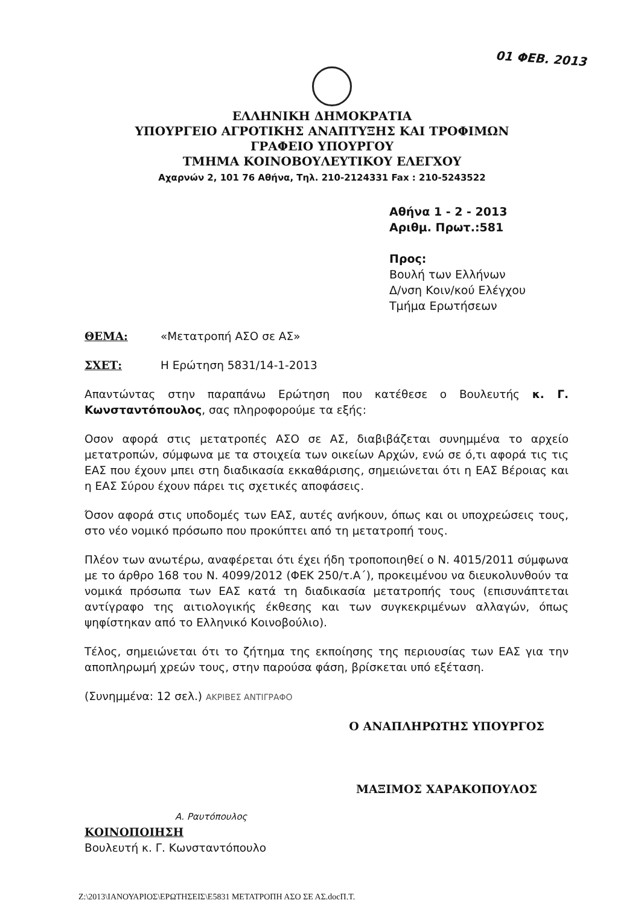01 ΦΕΒ. 2013
ΕΛΛΗΝΙΚΗ ΔΗΜΟΚΡΑΤΙΑ
ΥΠΟΥΡΓΕΙΟ ΑΓΡΟΤΙΚΗΣ ΑΝΑΠΤΥΞΗΣ ΚΑΙ ΤΡΟΦΙΜΩΝ
ΓΡΑΦΕΙΟ ΥΠΟΥΡΓΟΥ
ΤΜΗΜΑ ΚΟΙΝΟΒΟΥΛΕΥΤΙΚΟΥ ΕΛΕΓΧΟΥ
Αχαρνών 2, 101 76 Αθήνα, Τηλ. 210-2124331 Fax : 210-5243522
Αθήνα 1 - 2 - 2013
Αριθμ. Πρωτ.:581
Προς:
Βουλή των Ελλήνων
Δ/νση Κοιν/κού Ελέγχου
Τμήμα Ερωτήσεων
ΘΕΜΑ: «Μετατροπή ΑΣΟ σε ΑΣ»
ΣΧΕΤ: Η Ερώτηση 5831/14-1-2013
Απαντώντας στην παραπάνω Ερώτηση που κατέθεσε ο Βουλευτής κ. Γ. Κωνσταντόπουλος, σας πληροφορούμε τα εξής:
Οσον αφορά στις μετατροπές ΑΣΟ σε ΑΣ, διαβιβάζεται συνημμένα το αρχείο μετατροπών, σύμφωνα με τα στοιχεία των οικείων Αρχών, ενώ σε ό,τι αφορά τις τις ΕΑΣ που έχουν μπει στη διαδικασία εκκαθάρισης, σημειώνεται ότι η ΕΑΣ Βέροιας και η ΕΑΣ Σύρου έχουν πάρει τις σχετικές αποφάσεις.
Όσον αφορά στις υποδομές των ΕΑΣ, αυτές ανήκουν, όπως και οι υποχρεώσεις τους, στο νέο νομικό πρόσωπο που προκύπτει από τη μετατροπή τους.
Πλέον των ανωτέρω, αναφέρεται ότι έχει ήδη τροποποιηθεί ο Ν. 4015/2011 σύμφωνα με το άρθρο 168 του Ν. 4099/2012 (ΦΕΚ 250/τ.Α΄), προκειμένου να διευκολυνθούν τα νομικά πρόσωπα των ΕΑΣ κατά τη διαδικασία μετατροπής τους (επισυνάπτεται αντίγραφο της αιτιολογικής έκθεσης και των συγκεκριμένων αλλαγών, όπως ψηφίστηκαν από το Ελληνικό Κοινοβούλιο).
Τέλος, σημειώνεται ότι το ζήτημα της εκποίησης της περιουσίας των ΕΑΣ για την αποπληρωμή χρεών τους, στην παρούσα φάση, βρίσκεται υπό εξέταση.
(Συνημμένα: 12 σελ.) ΑΚΡΙΒΕΣ ΑΝΤΙΓΡΑΦΟ
Ο ΑΝΑΠΛΗΡΩΤΗΣ ΥΠΟΥΡΓΟΣ
ΜΑΞΙΜΟΣ ΧΑΡΑΚΟΠΟΥΛΟΣ
Α. Ραυτόπουλος
ΚΟΙΝΟΠΟΙΗΣΗ
Βουλευτή κ. Γ. Κωνσταντόπουλο
Z:\2013\ΙΑΝΟΥΑΡΙΟΣ\ΕΡΩΤΗΣΕΙΣ\Ε5831 ΜΕΤΑΤΡΟΠΗ ΑΣΟ ΣΕ ΑΣ.docΠ.Τ.